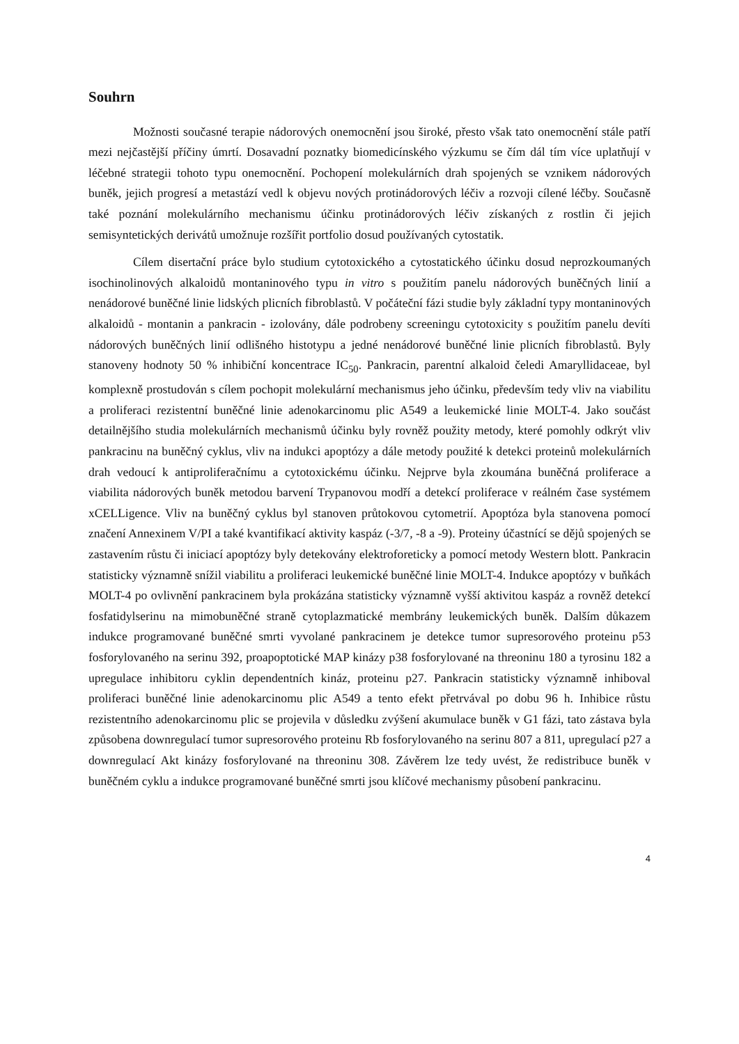Souhrn
Možnosti současné terapie nádorových onemocnění jsou široké, přesto však tato onemocnění stále patří mezi nejčastější příčiny úmrtí. Dosavadní poznatky biomedicínského výzkumu se čím dál tím více uplatňují v léčebné strategii tohoto typu onemocnění. Pochopení molekulárních drah spojených se vznikem nádorových buněk, jejich progresí a metastází vedl k objevu nových protinádorových léčiv a rozvoji cílené léčby. Současně také poznání molekulárního mechanismu účinku protinádorových léčiv získaných z rostlin či jejich semisyntetických derivátů umožnuje rozšířit portfolio dosud používaných cytostatik.
Cílem disertační práce bylo studium cytotoxického a cytostatického účinku dosud neprozkoumaných isochinolinových alkaloidů montaninového typu in vitro s použitím panelu nádorových buněčných linií a nenádorové buněčné linie lidských plicních fibroblastů. V počáteční fázi studie byly základní typy montaninových alkaloidů - montanin a pankracin - izolovány, dále podrobeny screeningu cytotoxicity s použitím panelu devíti nádorových buněčných linií odlišného histotypu a jedné nenádorové buněčné linie plicních fibroblastů. Byly stanoveny hodnoty 50 % inhibiční koncentrace IC<sub>50</sub>. Pankracin, parentní alkaloid čeledi Amaryllidaceae, byl komplexně prostudován s cílem pochopit molekulární mechanismus jeho účinku, především tedy vliv na viabilitu a proliferaci rezistentní buněčné linie adenokarcinomu plic A549 a leukemické linie MOLT-4. Jako součást detailnějšího studia molekulárních mechanismů účinku byly rovněž použity metody, které pomohly odkrýt vliv pankracinu na buněčný cyklus, vliv na indukci apoptózy a dále metody použité k detekci proteinů molekulárních drah vedoucí k antiproliferačnímu a cytotoxickému účinku. Nejprve byla zkoumána buněčná proliferace a viabilita nádorových buněk metodou barvení Trypanovou modří a detekcí proliferace v reálném čase systémem xCELLigence. Vliv na buněčný cyklus byl stanoven průtokovou cytometrií. Apoptóza byla stanovena pomocí značení Annexinem V/PI a také kvantifikací aktivity kaspáz (-3/7, -8 a -9). Proteiny účastnící se dějů spojených se zastavením růstu či iniciací apoptózy byly detekovány elektroforeticky a pomocí metody Western blott. Pankracin statisticky významně snížil viabilitu a proliferaci leukemické buněčné linie MOLT-4. Indukce apoptózy v buňkách MOLT-4 po ovlivnění pankracinem byla prokázána statisticky významně vyšší aktivitou kaspáz a rovněž detekcí fosfatidylserinu na mimobuněčné straně cytoplazmatické membrány leukemických buněk. Dalším důkazem indukce programované buněčné smrti vyvolané pankracinem je detekce tumor supresorového proteinu p53 fosforylovaného na serinu 392, proapoptotické MAP kinázy p38 fosforylované na threoninu 180 a tyrosinu 182 a upregulace inhibitoru cyklin dependentních kináz, proteinu p27. Pankracin statisticky významně inhiboval proliferaci buněčné linie adenokarcinomu plic A549 a tento efekt přetrvával po dobu 96 h. Inhibice růstu rezistentního adenokarcinomu plic se projevila v důsledku zvýšení akumulace buněk v G1 fázi, tato zástava byla způsobena downregulací tumor supresorového proteinu Rb fosforylovaného na serinu 807 a 811, upregulací p27 a downregulací Akt kinázy fosforylované na threoninu 308. Závěrem lze tedy uvést, že redistribuce buněk v buněčném cyklu a indukce programované buněčné smrti jsou klíčové mechanismy působení pankracinu.
4